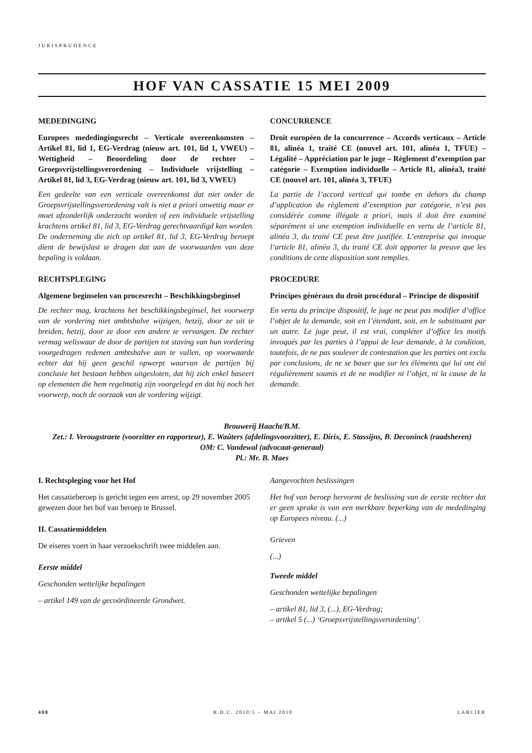JURISPRUDENCE
HOF VAN CASSATIE 15 MEI 2009
MEDEDINGING
Europees mededingingsrecht – Verticale overeenkomsten – Artikel 81, lid 1, EG-Verdrag (nieuw art. 101, lid 1, VWEU) – Wettigheid – Beoordeling door de rechter – Groepsvrijstellingsverordening – Individuele vrijstelling – Artikel 81, lid 3, EG-Verdrag (nieuw art. 101, lid 3, VWEU)
Een gedeelte van een verticale overeenkomst dat niet onder de Groepsvrijstellingsverordening valt is niet a priori onwettig maar er moet afzonderlijk onderzocht worden of een individuele vrijstelling krachtens artikel 81, lid 3, EG-Verdrag gerechtvaardigd kan worden. De onderneming die zich op artikel 81, lid 3, EG-Verdrag beroept dient de bewijslast te dragen dat aan de voorwaarden van deze bepaling is voldaan.
RECHTSPLEGING
Algemene beginselen van procesrecht – Beschikkingsbeginsel
De rechter mag, krachtens het beschikkingsbeginsel, het voorwerp van de vordering niet ambtshalve wijzigen, hetzij, door ze uit te breiden, hetzij, door ze door een andere te vervangen. De rechter vermag weliswaar de door de partijen tot staving van hun vordering voorgedragen redenen ambtshalve aan te vullen, op voorwaarde echter dat hij geen geschil opwerpt waarvan de partijen bij conclusie het bestaan hebben uitgesloten, dat hij zich enkel baseert op elementen die hem regelmatig zijn voorgelegd en dat hij noch het voorwerp, noch de oorzaak van de vordering wijzigt.
CONCURRENCE
Droit européen de la concurrence – Accords verticaux – Article 81, alinéa 1, traité CE (nouvel art. 101, alinéa 1, TFUE) – Légalité – Appréciation par le juge – Règlement d’exemption par catégorie – Exemption individuelle – Article 81, alinéa3, traité CE (nouvel art. 101, alinéa 3, TFUE)
La partie de l’accord vertical qui tombe en dehors du champ d’application du règlement d’exemption par catégorie, n’est pas considérée comme illégale a priori, mais il doit être examiné séparément si une exemption individuelle en vertu de l’article 81, alinéa 3, du traité CE peut être justifiée. L’entreprise qui invoque l’article 81, alinéa 3, du traité CE doit apporter la preuve que les conditions de cette disposition sont remplies.
PROCEDURE
Principes généraux du droit procédural – Principe de dispositif
En vertu du principe dispositif, le juge ne peut pas modifier d’office l’objet de la demande, soit en l’étendant, soit, en le substituant par un autre. Le juge peut, il est vrai, compléter d’office les motifs invoqués par les parties à l’appui de leur demande, à la condition, toutefois, de ne pas soulever de contestation que les parties ont exclu par conclusions, de ne se baser que sur les éléments qui lui ont été régulièrement soumis et de ne modifier ni l’objet, ni la cause de la demande.
Brouwerij Haacht/B.M.
Zet.: I. Verougstraete (voorzitter en rapporteur), E. Waûters (afdelingsvoorzitter), E. Dirix, E. Stassijns, B. Deconinck (raadsheren)
OM: C. Vandewal (advocaat-generaal)
Pl.: Mr. B. Maes
I. Rechtspleging voor het Hof
Het cassatieberoep is gericht tegen een arrest, op 29 november 2005 gewezen door het hof van beroep te Brussel.
II. Cassatiemiddelen
De eiseres voert in haar verzoekschrift twee middelen aan.
Eerste middel
Geschonden wettelijke bepalingen
– artikel 149 van de gecoördineerde Grondwet.
Aangevochten beslissingen
Het hof van beroep hervormt de beslissing van de eerste rechter dat er geen sprake is van een merkbare beperking van de mededinging op Europees niveau. (...)
Grieven
(...)
Tweede middel
Geschonden wettelijke bepalingen
– artikel 81, lid 3, (...), EG-Verdrag;
– artikel 5 (...) ‘Groepsvrijstellingsverordening’.
408 R.D.C. 2010/5 – MAI 2010 LARCIER